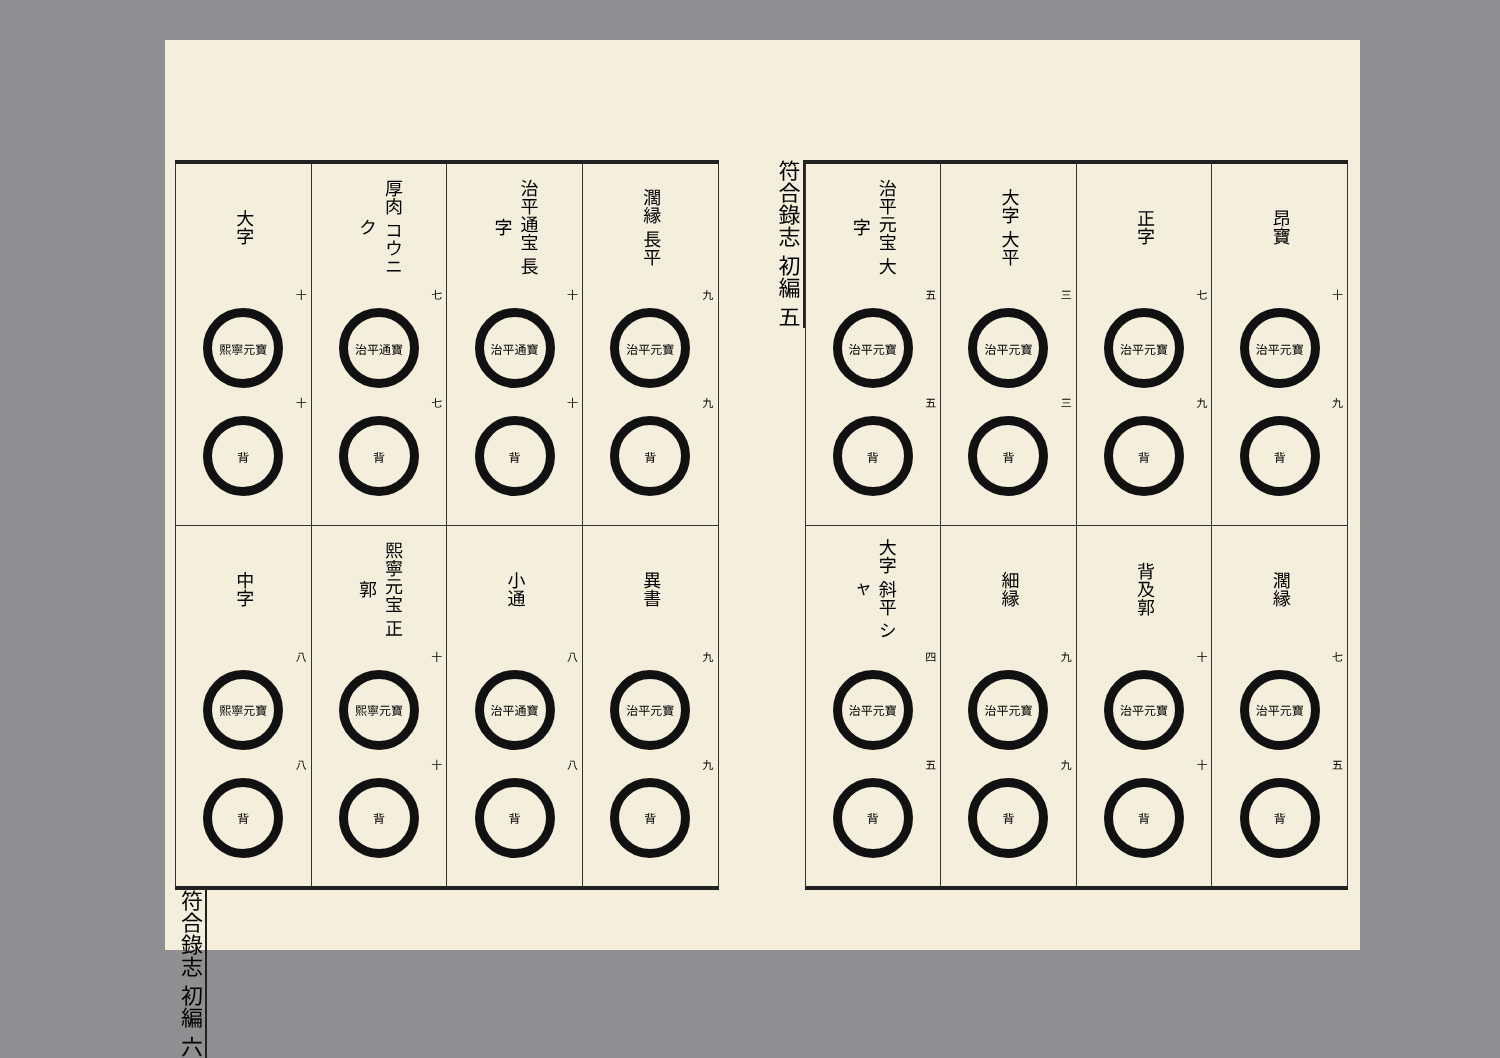| 大字 十 熙寧元寶 十 背 | 厚肉 コウニク 七 治平通寶 七 背 | 治平通宝 長字 十 治平通寶 十 背 | 濶縁 長平 九 治平元寶 九 背 |
| 中字 八 熙寧元寶 八 背 | 熙寧元宝 正郭 十 熙寧元寶 十 背 | 小通 八 治平通寶 八 背 | 異書 九 治平元寶 九 背 |
符合錄志 初編 六
符合錄志 初編 五
| 治平元宝 大字 五 治平元寶 五 背 | 大字 大平 三 治平元寶 三 背 | 正字 七 治平元寶 九 背 | 昂寶 十 治平元寶 九 背 |
| 大字 斜平 シャ 四 治平元寶 五 背 | 細縁 九 治平元寶 九 背 | 背及郭 十 治平元寶 十 背 | 濶縁 七 治平元寶 五 背 |